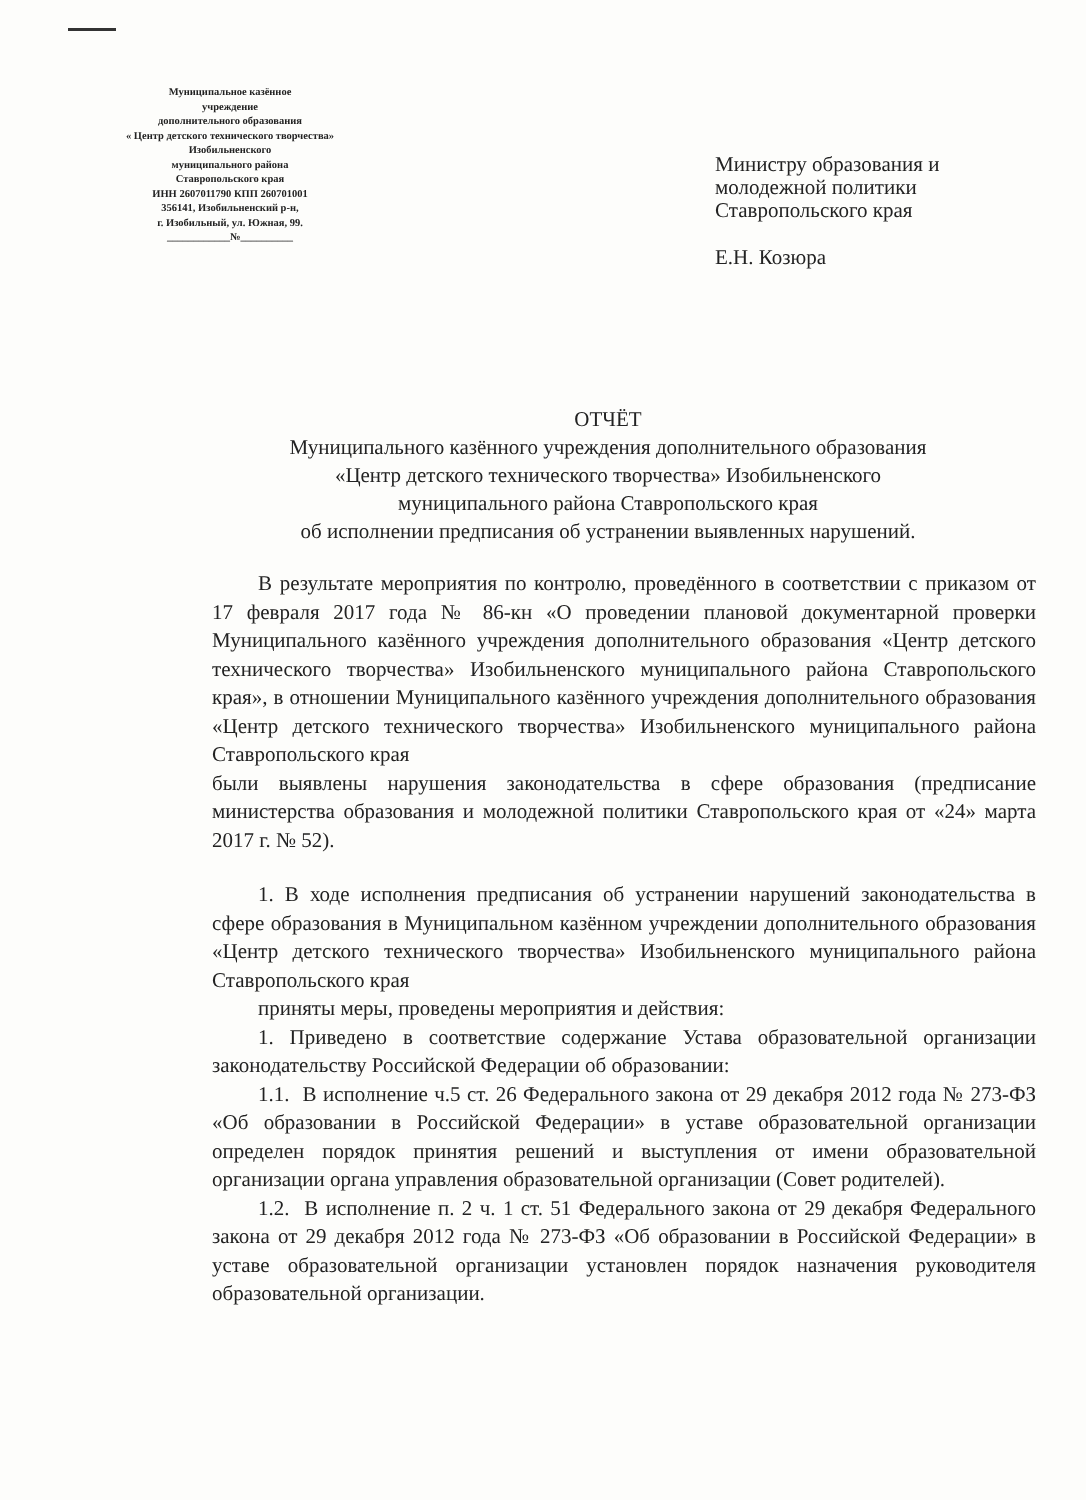Муниципальное казённое
учреждение
дополнительного образования
« Центр детского технического творчества»
Изобильненского
муниципального района
Ставропольского края
ИНН 2607011790 КПП 260701001
356141, Изобильненский р-н,
г. Изобильный, ул. Южная, 99.
____________№__________
Министру образования и
молодежной политики
Ставропольского края
Е.Н. Козюра
ОТЧЁТ
Муниципального казённого учреждения дополнительного образования
«Центр детского технического творчества» Изобильненского
муниципального района Ставропольского края
об исполнении предписания об устранении выявленных нарушений.
В результате мероприятия по контролю, проведённого в соответствии с приказом от 17 февраля 2017 года № 86-кн «О проведении плановой документарной проверки Муниципального казённого учреждения дополнительного образования «Центр детского технического творчества» Изобильненского муниципального района Ставропольского края», в отношении Муниципального казённого учреждения дополнительного образования «Центр детского технического творчества» Изобильненского муниципального района Ставропольского края
были выявлены нарушения законодательства в сфере образования (предписание министерства образования и молодежной политики Ставропольского края от «24» марта 2017 г. № 52).
1. В ходе исполнения предписания об устранении нарушений законодательства в сфере образования в Муниципальном казённом учреждении дополнительного образования «Центр детского технического творчества» Изобильненского муниципального района Ставропольского края
приняты меры, проведены мероприятия и действия:
1. Приведено в соответствие содержание Устава образовательной организации законодательству Российской Федерации об образовании:
1.1. В исполнение ч.5 ст. 26 Федерального закона от 29 декабря 2012 года № 273-ФЗ «Об образовании в Российской Федерации» в уставе образовательной организации определен порядок принятия решений и выступления от имени образовательной организации органа управления образовательной организации (Совет родителей).
1.2. В исполнение п. 2 ч. 1 ст. 51 Федерального закона от 29 декабря Федерального закона от 29 декабря 2012 года № 273-ФЗ «Об образовании в Российской Федерации» в уставе образовательной организации установлен порядок назначения руководителя образовательной организации.